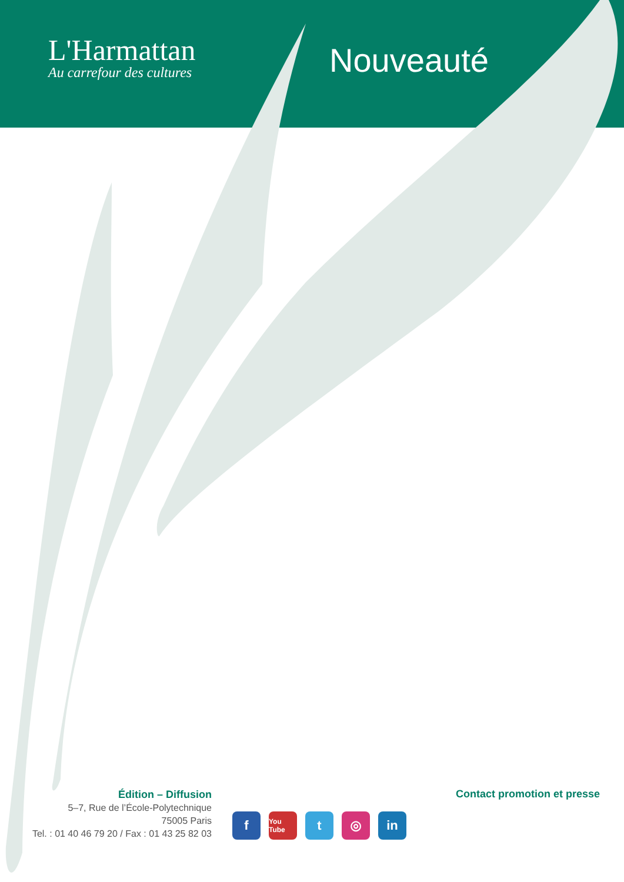L'Harmattan
Au carrefour des cultures
Nouveauté
Édition – Diffusion
5–7, Rue de l’École-Polytechnique
75005 Paris
Tel. : 01 40 46 79 20 / Fax : 01 43 25 82 03
f You Tube t ◎ in
Contact promotion et presse